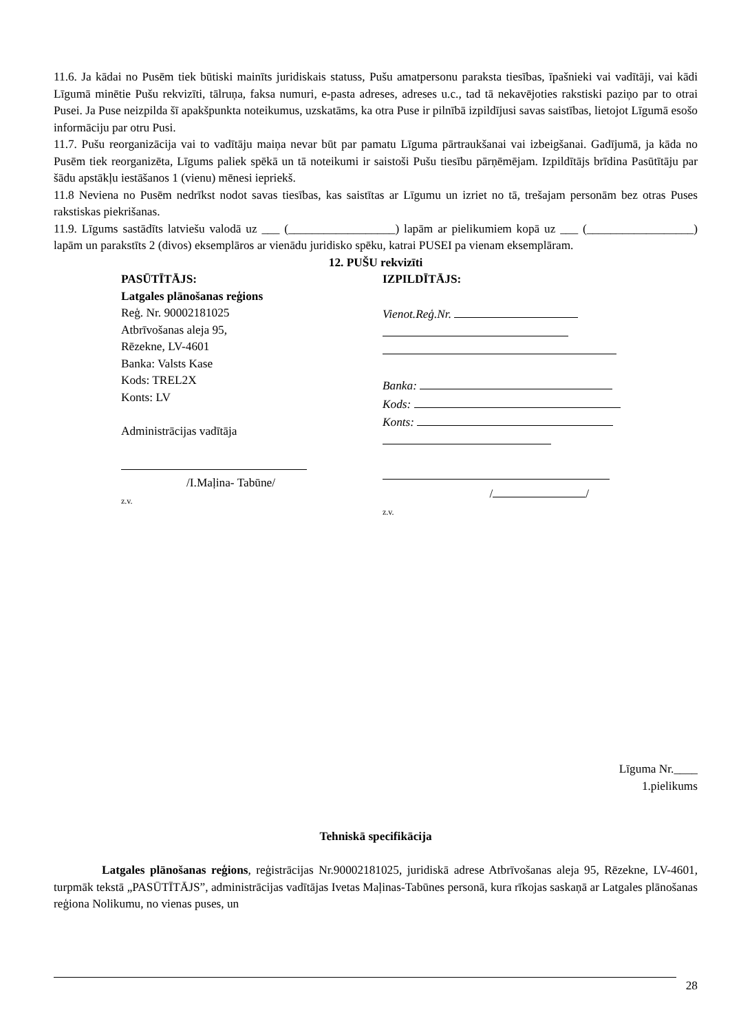11.6. Ja kādai no Pusēm tiek būtiski mainīts juridiskais statuss, Pušu amatpersonu paraksta tiesības, īpašnieki vai vadītāji, vai kādi Līgumā minētie Pušu rekvizīti, tālruņa, faksa numuri, e-pasta adreses, adreses u.c., tad tā nekavējoties rakstiski paziņo par to otrai Pusei. Ja Puse neizpilda šī apakšpunkta noteikumus, uzskatāms, ka otra Puse ir pilnībā izpildījusi savas saistības, lietojot Līgumā esošo informāciju par otru Pusi.
11.7. Pušu reorganizācija vai to vadītāju maiņa nevar būt par pamatu Līguma pārtraukšanai vai izbeigšanai. Gadījumā, ja kāda no Pusēm tiek reorganizēta, Līgums paliek spēkā un tā noteikumi ir saistoši Pušu tiesību pārņēmējam. Izpildītājs brīdina Pasūtītāju par šādu apstākļu iestāšanos 1 (vienu) mēnesi iepriekš.
11.8 Neviena no Pusēm nedrīkst nodot savas tiesības, kas saistītas ar Līgumu un izriet no tā, trešajam personām bez otras Puses rakstiskas piekrišanas.
11.9. Līgums sastādīts latviešu valodā uz ___ (__________________) lapām ar pielikumiem kopā uz ___ (__________________) lapām un parakstīts 2 (divos) eksemplāros ar vienādu juridisko spēku, katrai PUSEI pa vienam eksemplāram.
12. PUŠU rekvizīti
PASŪTĪTĀJS:
Latgales plānošanas reģions
Reģ. Nr. 90002181025
Atbrīvošanas aleja 95,
Rēzekne, LV-4601
Banka: Valsts Kase
Kods: TREL2X
Konts: LV
Administrācijas vadītāja
/I.Maļina- Tabūne/
z.v.
IZPILDĪTĀJS:
Vienot.Reģ.Nr.
Banka:
Kods:
Konts:
/ /
z.v.
Līguma Nr.____
1.pielikums
Tehniskā specifikācija
Latgales plānošanas reģions, reģistrācijas Nr.90002181025, juridiskā adrese Atbrīvošanas aleja 95, Rēzekne, LV-4601, turpmāk tekstā „PASŪTĪTĀJS”, administrācijas vadītājas Ivetas Maļinas-Tabūnes personā, kura rīkojas saskaņā ar Latgales plānošanas reģiona Nolikumu, no vienas puses, un
28